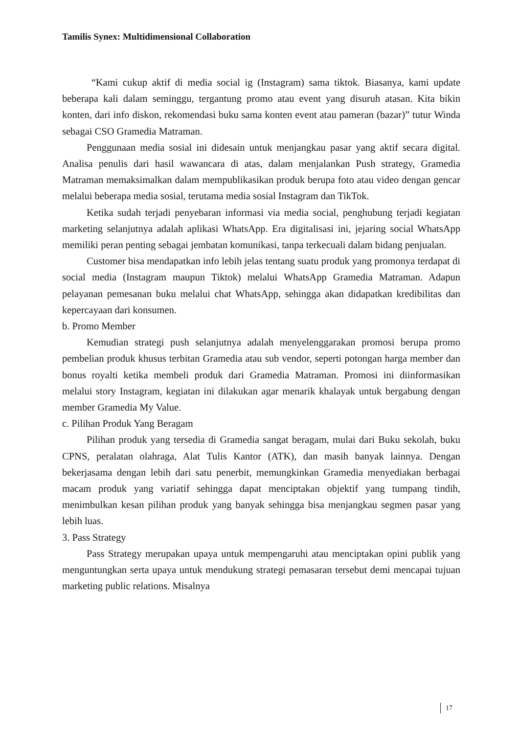Tamilis Synex: Multidimensional Collaboration
“Kami cukup aktif di media social ig (Instagram) sama tiktok. Biasanya, kami update beberapa kali dalam seminggu, tergantung promo atau event yang disuruh atasan. Kita bikin konten, dari info diskon, rekomendasi buku sama konten event atau pameran (bazar)” tutur Winda sebagai CSO Gramedia Matraman.
Penggunaan media sosial ini didesain untuk menjangkau pasar yang aktif secara digital. Analisa penulis dari hasil wawancara di atas, dalam menjalankan Push strategy, Gramedia Matraman memaksimalkan dalam mempublikasikan produk berupa foto atau video dengan gencar melalui beberapa media sosial, terutama media sosial Instagram dan TikTok.
Ketika sudah terjadi penyebaran informasi via media social, penghubung terjadi kegiatan marketing selanjutnya adalah aplikasi WhatsApp. Era digitalisasi ini, jejaring social WhatsApp memiliki peran penting sebagai jembatan komunikasi, tanpa terkecuali dalam bidang penjualan.
Customer bisa mendapatkan info lebih jelas tentang suatu produk yang promonya terdapat di social media (Instagram maupun Tiktok) melalui WhatsApp Gramedia Matraman. Adapun pelayanan pemesanan buku melalui chat WhatsApp, sehingga akan didapatkan kredibilitas dan kepercayaan dari konsumen.
b. Promo Member
Kemudian strategi push selanjutnya adalah menyelenggarakan promosi berupa promo pembelian produk khusus terbitan Gramedia atau sub vendor, seperti potongan harga member dan bonus royalti ketika membeli produk dari Gramedia Matraman. Promosi ini diinformasikan melalui story Instagram, kegiatan ini dilakukan agar menarik khalayak untuk bergabung dengan member Gramedia My Value.
c. Pilihan Produk Yang Beragam
Pilihan produk yang tersedia di Gramedia sangat beragam, mulai dari Buku sekolah, buku CPNS, peralatan olahraga, Alat Tulis Kantor (ATK), dan masih banyak lainnya. Dengan bekerjasama dengan lebih dari satu penerbit, memungkinkan Gramedia menyediakan berbagai macam produk yang variatif sehingga dapat menciptakan objektif yang tumpang tindih, menimbulkan kesan pilihan produk yang banyak sehingga bisa menjangkau segmen pasar yang lebih luas.
3. Pass Strategy
Pass Strategy merupakan upaya untuk mempengaruhi atau menciptakan opini publik yang menguntungkan serta upaya untuk mendukung strategi pemasaran tersebut demi mencapai tujuan marketing public relations. Misalnya
17